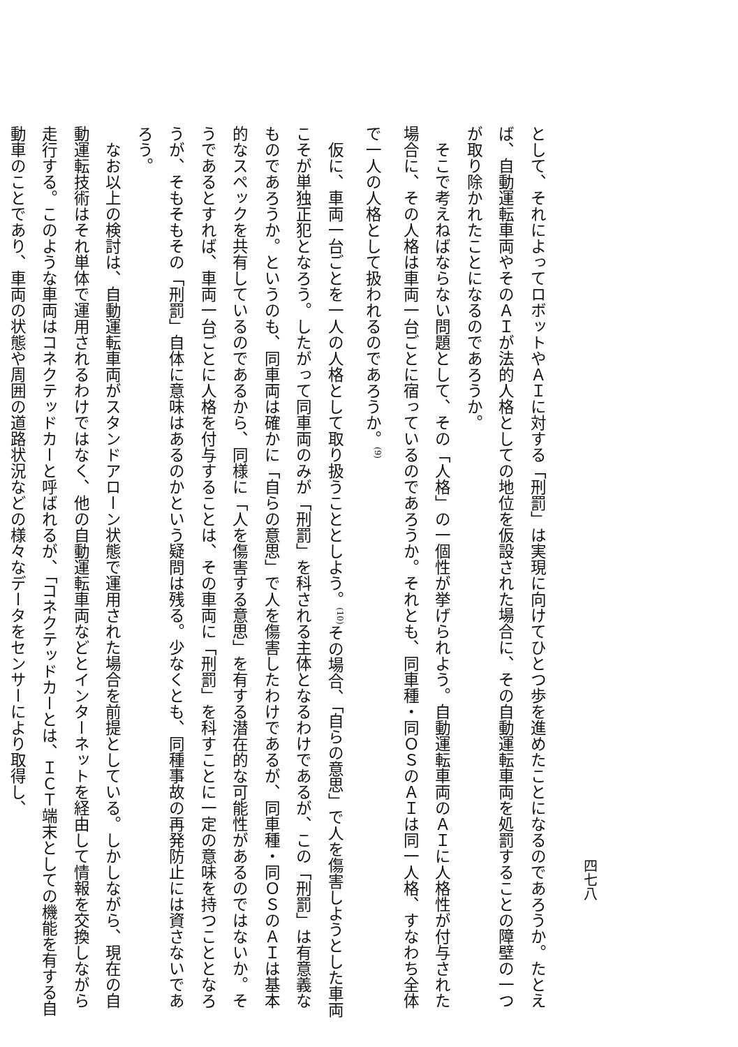四七八
として、それによってロボットやＡＩに対する「刑罰」は実現に向けてひとつ歩を進めたことになるのであろうか。たとえば、自動運転車両やそのＡＩが法的人格としての地位を仮設された場合に、その自動運転車両を処罰することの障壁の一つが取り除かれたことになるのであろうか。
そこで考えねばならない問題として、その「人格」の一個性が挙げられよう。自動運転車両のＡＩに人格性が付与された場合に、その人格は車両一台ごとに宿っているのであろうか。それとも、同車種・同ＯＳのＡＩは同一人格、すなわち全体で一人の人格として扱われるのであろうか。<sup>(9)</sup>
仮に、車両一台ごとを一人の人格として取り扱うこととしよう。<sup>(10)</sup>その場合、「自らの意思」で人を傷害しようとした車両こそが単独正犯となろう。したがって同車両のみが「刑罰」を科される主体となるわけであるが、この「刑罰」は有意義なものであろうか。というのも、同車両は確かに「自らの意思」で人を傷害したわけであるが、同車種・同ＯＳのＡＩは基本的なスペックを共有しているのであるから、同様に「人を傷害する意思」を有する潜在的な可能性があるのではないか。そうであるとすれば、車両一台ごとに人格を付与することは、その車両に「刑罰」を科すことに一定の意味を持つこととなろうが、そもそもその「刑罰」自体に意味はあるのかという疑問は残る。少なくとも、同種事故の再発防止には資さないであろう。
なお以上の検討は、自動運転車両がスタンドアローン状態で運用された場合を前提としている。しかしながら、現在の自動運転技術はそれ単体で運用されるわけではなく、他の自動運転車両などとインターネットを経由して情報を交換しながら走行する。このような車両はコネクテッドカーと呼ばれるが、「コネクテッドカーとは、ＩＣＴ端末としての機能を有する自動車のことであり、車両の状態や周囲の道路状況などの様々なデータをセンサーにより取得し、